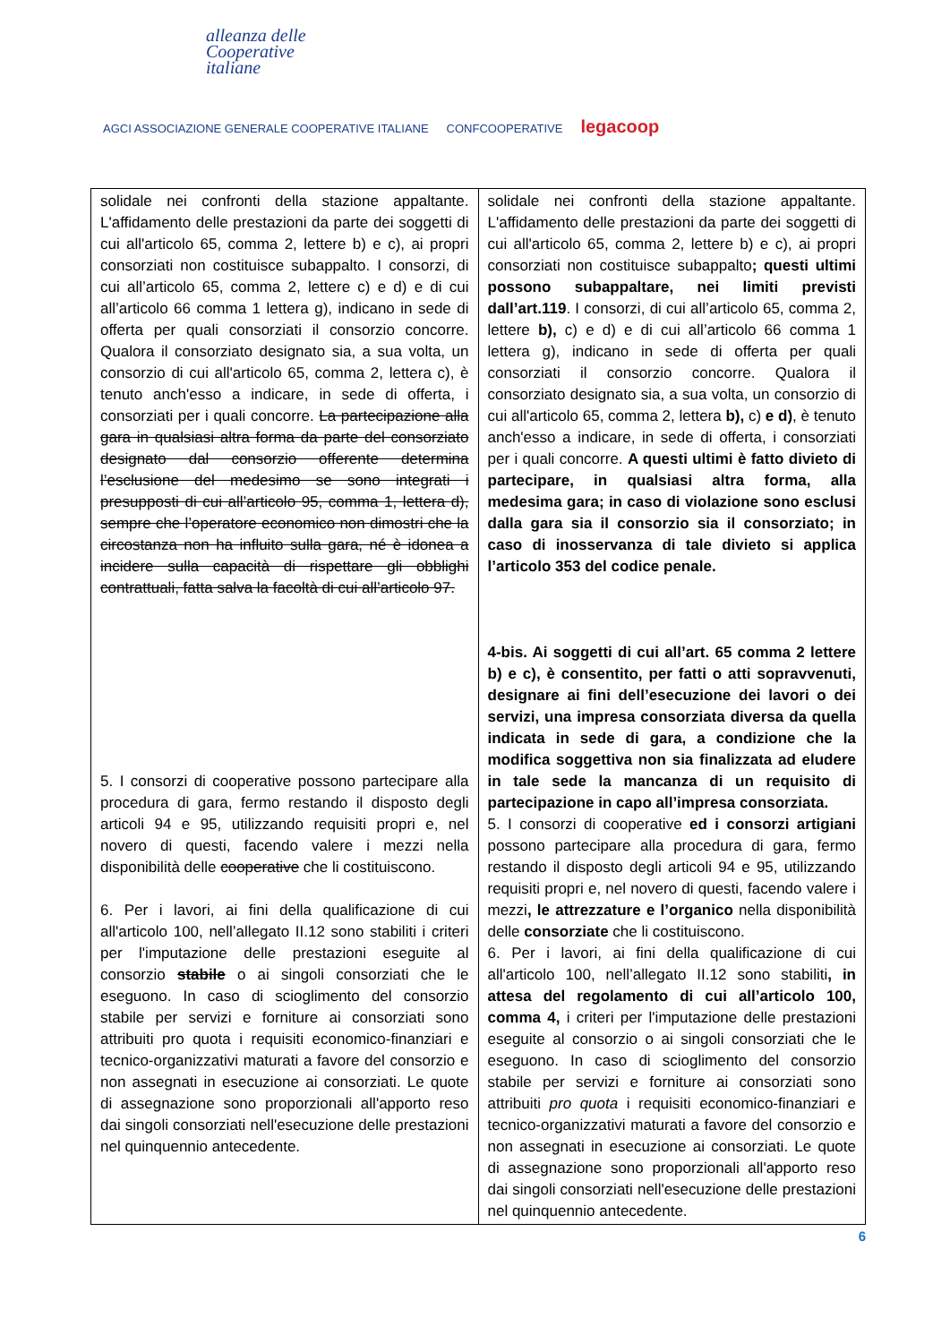alleanza delle
Cooperative
italiane
AGCI ASSOCIAZIONE GENERALE COOPERATIVE ITALIANE CONFCOOPERATIVE legacoop
| solidale nei confronti della stazione appaltante. L'affidamento delle prestazioni da parte dei soggetti di cui all'articolo 65, comma 2, lettere b) e c), ai propri consorziati non costituisce subappalto. I consorzi, di cui all’articolo 65, comma 2, lettere c) e d) e di cui all’articolo 66 comma 1 lettera g), indicano in sede di offerta per quali consorziati il consorzio concorre. Qualora il consorziato designato sia, a sua volta, un consorzio di cui all'articolo 65, comma 2, lettera c), è tenuto anch'esso a indicare, in sede di offerta, i consorziati per i quali concorre. La partecipazione alla gara in qualsiasi altra forma da parte del consorziato designato dal consorzio offerente determina l’esclusione del medesimo se sono integrati i presupposti di cui all’articolo 95, comma 1, lettera d), sempre che l’operatore economico non dimostri che la circostanza non ha influito sulla gara, né è idonea a incidere sulla capacità di rispettare gli obblighi contrattuali, fatta salva la facoltà di cui all’articolo 97. 5. I consorzi di cooperative possono partecipare alla procedura di gara, fermo restando il disposto degli articoli 94 e 95, utilizzando requisiti propri e, nel novero di questi, facendo valere i mezzi nella disponibilità delle cooperative che li costituiscono. 6. Per i lavori, ai fini della qualificazione di cui all'articolo 100, nell’allegato II.12 sono stabiliti i criteri per l'imputazione delle prestazioni eseguite al consorzio stabile o ai singoli consorziati che le eseguono. In caso di scioglimento del consorzio stabile per servizi e forniture ai consorziati sono attribuiti pro quota i requisiti economico-finanziari e tecnico-organizzativi maturati a favore del consorzio e non assegnati in esecuzione ai consorziati. Le quote di assegnazione sono proporzionali all'apporto reso dai singoli consorziati nell'esecuzione delle prestazioni nel quinquennio antecedente. | solidale nei confronti della stazione appaltante. L'affidamento delle prestazioni da parte dei soggetti di cui all'articolo 65, comma 2, lettere b) e c), ai propri consorziati non costituisce subappalto ; questi ultimi possono subappaltare, nei limiti previsti dall’art.119 . I consorzi, di cui all’articolo 65, comma 2, lettere b), c) e d) e di cui all’articolo 66 comma 1 lettera g), indicano in sede di offerta per quali consorziati il consorzio concorre. Qualora il consorziato designato sia, a sua volta, un consorzio di cui all'articolo 65, comma 2, lettera b), c) e d) , è tenuto anch'esso a indicare, in sede di offerta, i consorziati per i quali concorre. A questi ultimi è fatto divieto di partecipare, in qualsiasi altra forma, alla medesima gara; in caso di violazione sono esclusi dalla gara sia il consorzio sia il consorziato; in caso di inosservanza di tale divieto si applica l’articolo 353 del codice penale. 4-bis. Ai soggetti di cui all’art. 65 comma 2 lettere b) e c), è consentito, per fatti o atti sopravvenuti, designare ai fini dell’esecuzione dei lavori o dei servizi, una impresa consorziata diversa da quella indicata in sede di gara, a condizione che la modifica soggettiva non sia finalizzata ad eludere in tale sede la mancanza di un requisito di partecipazione in capo all’impresa consorziata. 5. I consorzi di cooperative ed i consorzi artigiani possono partecipare alla procedura di gara, fermo restando il disposto degli articoli 94 e 95, utilizzando requisiti propri e, nel novero di questi, facendo valere i mezzi , le attrezzature e l’organico nella disponibilità delle consorziate che li costituiscono. 6. Per i lavori, ai fini della qualificazione di cui all'articolo 100, nell’allegato II.12 sono stabiliti , in attesa del regolamento di cui all’articolo 100, comma 4, i criteri per l'imputazione delle prestazioni eseguite al consorzio o ai singoli consorziati che le eseguono. In caso di scioglimento del consorzio stabile per servizi e forniture ai consorziati sono attribuiti pro quota i requisiti economico-finanziari e tecnico-organizzativi maturati a favore del consorzio e non assegnati in esecuzione ai consorziati. Le quote di assegnazione sono proporzionali all'apporto reso dai singoli consorziati nell'esecuzione delle prestazioni nel quinquennio antecedente. |
6